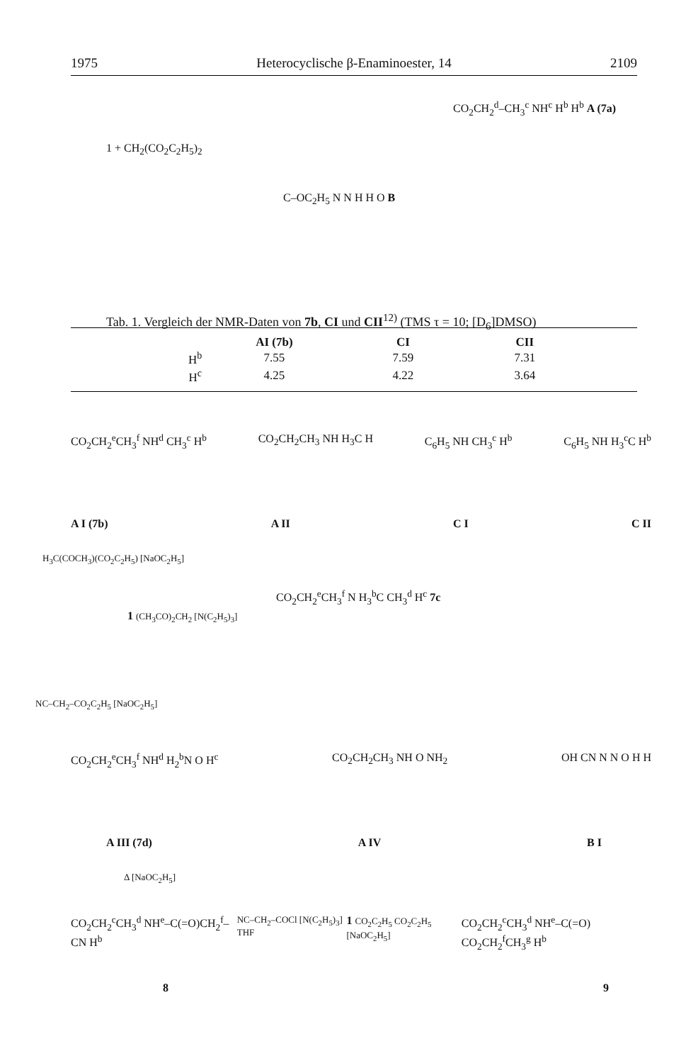1975 Heterocyclische β-Enaminoester, 14 2109
1 + CH<sub>2</sub>(CO<sub>2</sub>C<sub>2</sub>H<sub>5</sub>)<sub>2</sub>
CO<sub>2</sub>CH<sub>2</sub><sup>d</sup>–CH<sub>3</sub><sup>c</sup> NH<sup>c</sup> H<sup>b</sup> H<sup>b</sup> A (7a)
C–OC<sub>2</sub>H<sub>5</sub> N N H H O B
Tab. 1. Vergleich der NMR-Daten von 7b, CI und CII<sup>12)</sup> (TMS τ = 10; [D<sub>6</sub>]DMSO)
| | AI (7b) | CI | CII |
| --- | --- | --- | --- |
| H<sup>b</sup> | 7.55 | 7.59 | 7.31 |
| H<sup>c</sup> | 4.25 | 4.22 | 3.64 |
CO<sub>2</sub>CH<sub>2</sub><sup>e</sup>CH<sub>3</sub><sup>f</sup> NH<sup>d</sup> CH<sub>3</sub><sup>c</sup> H<sup>b</sup> CO<sub>2</sub>CH<sub>2</sub>CH<sub>3</sub> NH H<sub>3</sub>C H C<sub>6</sub>H<sub>5</sub> NH CH<sub>3</sub><sup>c</sup> H<sup>b</sup> C<sub>6</sub>H<sub>5</sub> NH H<sub>3</sub><sup>c</sup>C H<sup>b</sup>
A I (7b) A II C I C II
H<sub>3</sub>C(COCH<sub>3</sub>)(CO<sub>2</sub>C<sub>2</sub>H<sub>5</sub>) [NaOC<sub>2</sub>H<sub>5</sub>]
1 (CH<sub>3</sub>CO)<sub>2</sub>CH<sub>2</sub> [N(C<sub>2</sub>H<sub>5</sub>)<sub>3</sub>]
CO<sub>2</sub>CH<sub>2</sub><sup>e</sup>CH<sub>3</sub><sup>f</sup> N H<sub>3</sub><sup>b</sup>C CH<sub>3</sub><sup>d</sup> H<sup>c</sup> 7c
NC–CH<sub>2</sub>–CO<sub>2</sub>C<sub>2</sub>H<sub>5</sub> [NaOC<sub>2</sub>H<sub>5</sub>]
CO<sub>2</sub>CH<sub>2</sub><sup>e</sup>CH<sub>3</sub><sup>f</sup> NH<sup>d</sup> H<sub>2</sub><sup>b</sup>N O H<sup>c</sup> CO<sub>2</sub>CH<sub>2</sub>CH<sub>3</sub> NH O NH<sub>2</sub> OH CN N N O H H
A III (7d) A IV B I
Δ [NaOC<sub>2</sub>H<sub>5</sub>]
CO<sub>2</sub>CH<sub>2</sub><sup>c</sup>CH<sub>3</sub><sup>d</sup> NH<sup>e</sup>–C(=O)CH<sub>2</sub><sup>f</sup>–CN H<sup>b</sup> NC–CH<sub>2</sub>–COCl [N(C<sub>2</sub>H<sub>5</sub>)<sub>3</sub>] THF 1 CO<sub>2</sub>C<sub>2</sub>H<sub>5</sub> CO<sub>2</sub>C<sub>2</sub>H<sub>5</sub> [NaOC<sub>2</sub>H<sub>5</sub>] CO<sub>2</sub>CH<sub>2</sub><sup>c</sup>CH<sub>3</sub><sup>d</sup> NH<sup>e</sup>–C(=O) CO<sub>2</sub>CH<sub>2</sub><sup>f</sup>CH<sub>3</sub><sup>g</sup> H<sup>b</sup>
8 9